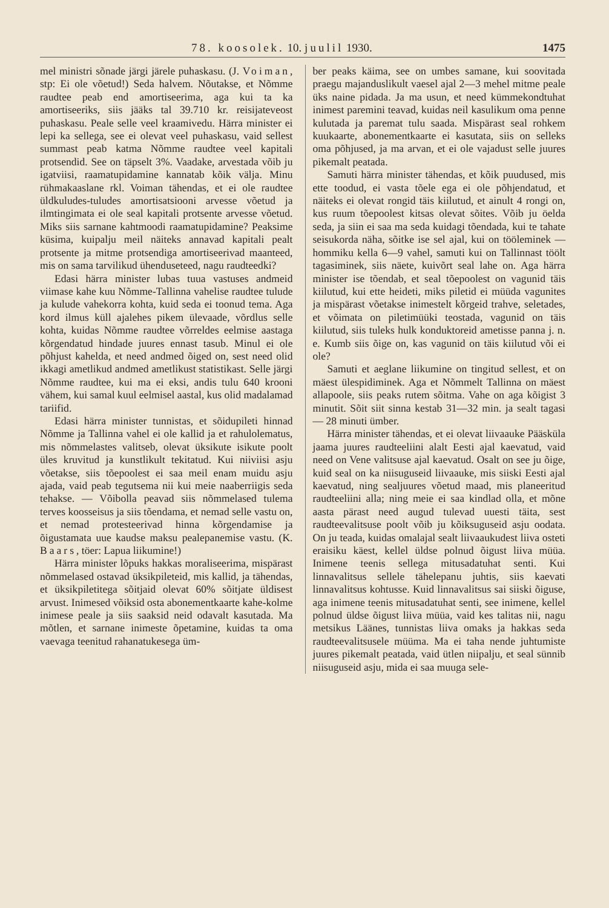78. koosolek. 10. juulil 1930. 1475
mel ministri sõnade järgi järele puhaskasu. (J. Voiman, stp: Ei ole võetud!) Seda halvem. Nõutakse, et Nõmme raudtee peab end amortiseerima, aga kui ta ka amortiseeriks, siis jääks tal 39.710 kr. reisijateveost puhaskasu. Peale selle veel kraamivedu. Härra minister ei lepi ka sellega, see ei olevat veel puhaskasu, vaid sellest summast peab katma Nõmme raudtee veel kapitali protsendid. See on täpselt 3%. Vaadake, arvestada võib ju igatviisi, raamatupidamine kannatab kõik välja. Minu rühmakaaslane rkl. Voiman tähendas, et ei ole raudtee üldkuludes-tuludes amortisatsiooni arvesse võetud ja ilmtingimata ei ole seal kapitali protsente arvesse võetud. Miks siis sarnane kahtmoodi raamatupidamine? Peaksime küsima, kuipalju meil näiteks annavad kapitali pealt protsente ja mitme protsendiga amortiseerivad maanteed, mis on sama tarvilikud ühenduseteed, nagu raudteedki?
Edasi härra minister lubas tuua vastuses andmeid viimase kahe kuu Nõmme-Tallinna vahelise raudtee tulude ja kulude vahekorra kohta, kuid seda ei toonud tema. Aga kord ilmus küll ajalehes pikem ülevaade, võrdlus selle kohta, kuidas Nõmme raudtee võrreldes eelmise aastaga kõrgendatud hindade juures ennast tasub. Minul ei ole põhjust kahelda, et need andmed õiged on, sest need olid ikkagi ametlikud andmed ametlikust statistikast. Selle järgi Nõmme raudtee, kui ma ei eksi, andis tulu 640 krooni vähem, kui samal kuul eelmisel aastal, kus olid madalamad tariifid.
Edasi härra minister tunnistas, et sõidupileti hinnad Nõmme ja Tallinna vahel ei ole kallid ja et rahulolematus, mis nõmmelastes valitseb, olevat üksikute isikute poolt üles kruvitud ja kunstlikult tekitatud. Kui niiviisi asju võetakse, siis tõepoolest ei saa meil enam muidu asju ajada, vaid peab tegutsema nii kui meie naaberriigis seda tehakse. — Võibolla peavad siis nõmmelased tulema terves koosseisus ja siis tõendama, et nemad selle vastu on, et nemad protesteerivad hinna kõrgendamise ja õigustamata uue kaudse maksu pealepanemise vastu. (K. Baars, töer: Lapua liikumine!)
Härra minister lõpuks hakkas moraliseerima, mispärast nõmmelased ostavad üksikpileteid, mis kallid, ja tähendas, et üksikpiletitega sõitjaid olevat 60% sõitjate üldisest arvust. Inimesed võiksid osta abonementkaarte kahe-kolme inimese peale ja siis saaksid neid odavalt kasutada. Ma mõtlen, et sarnane inimeste õpetamine, kuidas ta oma vaevaga teenitud rahanatukesega üm-
ber peaks käima, see on umbes samane, kui soovitada praegu majanduslikult vaesel ajal 2—3 mehel mitme peale üks naine pidada. Ja ma usun, et need kümmekondtuhat inimest paremini teavad, kuidas neil kasulikum oma penne kulutada ja paremat tulu saada. Mispärast seal rohkem kuukaarte, abonementkaarte ei kasutata, siis on selleks oma põhjused, ja ma arvan, et ei ole vajadust selle juures pikemalt peatada.
Samuti härra minister tähendas, et kõik puudused, mis ette toodud, ei vasta tõele ega ei ole põhjendatud, et näiteks ei olevat rongid täis kiilutud, et ainult 4 rongi on, kus ruum tõepoolest kitsas olevat sõites. Võib ju öelda seda, ja siin ei saa ma seda kuidagi tõendada, kui te tahate seisukorda näha, sõitke ise sel ajal, kui on tööleminek — hommiku kella 6—9 vahel, samuti kui on Tallinnast töölt tagasiminek, siis näete, kuivõrt seal lahe on. Aga härra minister ise tõendab, et seal tõepoolest on vagunid täis kiilutud, kui ette heideti, miks piletid ei müüda vagunites ja mispärast võetakse inimestelt kõrgeid trahve, seletades, et võimata on piletimüüki teostada, vagunid on täis kiilutud, siis tuleks hulk konduktoreid ametisse panna j. n. e. Kumb siis õige on, kas vagunid on täis kiilutud või ei ole?
Samuti et aeglane liikumine on tingitud sellest, et on mäest ülespidiminek. Aga et Nõmmelt Tallinna on mäest allapoole, siis peaks rutem sõitma. Vahe on aga kõigist 3 minutit. Sõit siit sinna kestab 31—32 min. ja sealt tagasi — 28 minuti ümber.
Härra minister tähendas, et ei olevat liivaauke Pääsküla jaama juures raudteeliini alalt Eesti ajal kaevatud, vaid need on Vene valitsuse ajal kaevatud. Osalt on see ju õige, kuid seal on ka niisuguseid liivaauke, mis siiski Eesti ajal kaevatud, ning sealjuures võetud maad, mis planeeritud raudteeliini alla; ning meie ei saa kindlad olla, et mõne aasta pärast need augud tulevad uuesti täita, sest raudteevalitsuse poolt võib ju kõiksuguseid asju oodata. On ju teada, kuidas omalajal sealt liivaaukudest liiva osteti eraisiku käest, kellel üldse polnud õigust liiva müüa. Inimene teenis sellega mitusadatuhat senti. Kui linnavalitsus sellele tähelepanu juhtis, siis kaevati linnavalitsus kohtusse. Kuid linnavalitsus sai siiski õiguse, aga inimene teenis mitusadatuhat senti, see inimene, kellel polnud üldse õigust liiva müüa, vaid kes talitas nii, nagu metsikus Läänes, tunnistas liiva omaks ja hakkas seda raudteevalitsusele müüma. Ma ei taha nende juhtumiste juures pikemalt peatada, vaid ütlen niipalju, et seal sünnib niisuguseid asju, mida ei saa muuga sele-